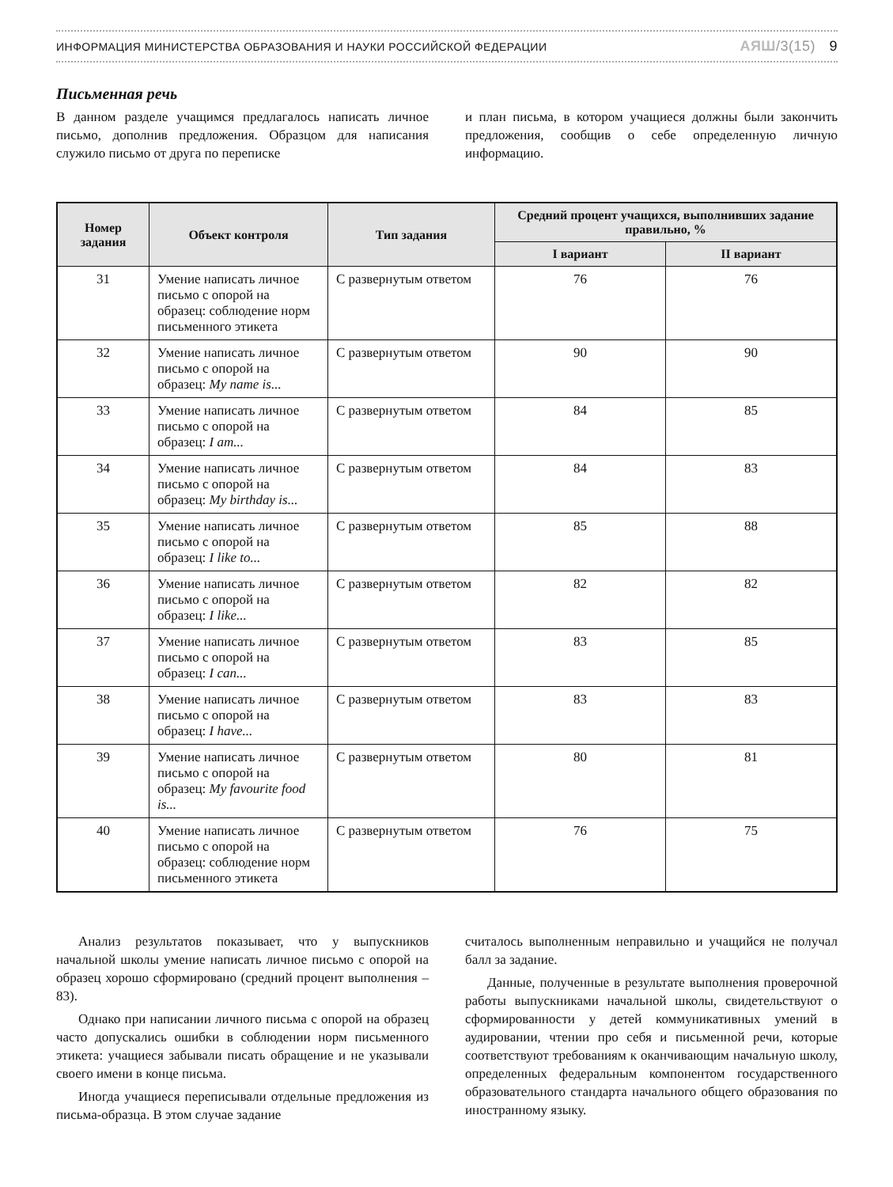ИНФОРМАЦИЯ МИНИСТЕРСТВА ОБРАЗОВАНИЯ И НАУКИ РОССИЙСКОЙ ФЕДЕРАЦИИ
АЯШ/3(15) 9
Письменная речь
В данном разделе учащимся предлагалось написать личное письмо, дополнив предложения. Образцом для написания служило письмо от друга по переписке
и план письма, в котором учащиеся должны были закончить предложения, сообщив о себе определенную личную информацию.
| Номер задания | Объект контроля | Тип задания | Средний процент учащихся, выполнивших задание правильно, % | |
| --- | --- | --- | --- | --- |
| | | | I вариант | II вариант |
| 31 | Умение написать личное письмо с опорой на образец: соблюдение норм письменного этикета | С развернутым ответом | 76 | 76 |
| 32 | Умение написать личное письмо с опорой на образец: My name is... | С развернутым ответом | 90 | 90 |
| 33 | Умение написать личное письмо с опорой на образец: I am... | С развернутым ответом | 84 | 85 |
| 34 | Умение написать личное письмо с опорой на образец: My birthday is... | С развернутым ответом | 84 | 83 |
| 35 | Умение написать личное письмо с опорой на образец: I like to... | С развернутым ответом | 85 | 88 |
| 36 | Умение написать личное письмо с опорой на образец: I like... | С развернутым ответом | 82 | 82 |
| 37 | Умение написать личное письмо с опорой на образец: I can... | С развернутым ответом | 83 | 85 |
| 38 | Умение написать личное письмо с опорой на образец: I have... | С развернутым ответом | 83 | 83 |
| 39 | Умение написать личное письмо с опорой на образец: My favourite food is... | С развернутым ответом | 80 | 81 |
| 40 | Умение написать личное письмо с опорой на образец: соблюдение норм письменного этикета | С развернутым ответом | 76 | 75 |
Анализ результатов показывает, что у выпускников начальной школы умение написать личное письмо с опорой на образец хорошо сформировано (средний процент выполнения – 83).
Однако при написании личного письма с опорой на образец часто допускались ошибки в соблюдении норм письменного этикета: учащиеся забывали писать обращение и не указывали своего имени в конце письма.
Иногда учащиеся переписывали отдельные предложения из письма-образца. В этом случае задание
считалось выполненным неправильно и учащийся не получал балл за задание.
Данные, полученные в результате выполнения проверочной работы выпускниками начальной школы, свидетельствуют о сформированности у детей коммуникативных умений в аудировании, чтении про себя и письменной речи, которые соответствуют требованиям к оканчивающим начальную школу, определенных федеральным компонентом государственного образовательного стандарта начального общего образования по иностранному языку.